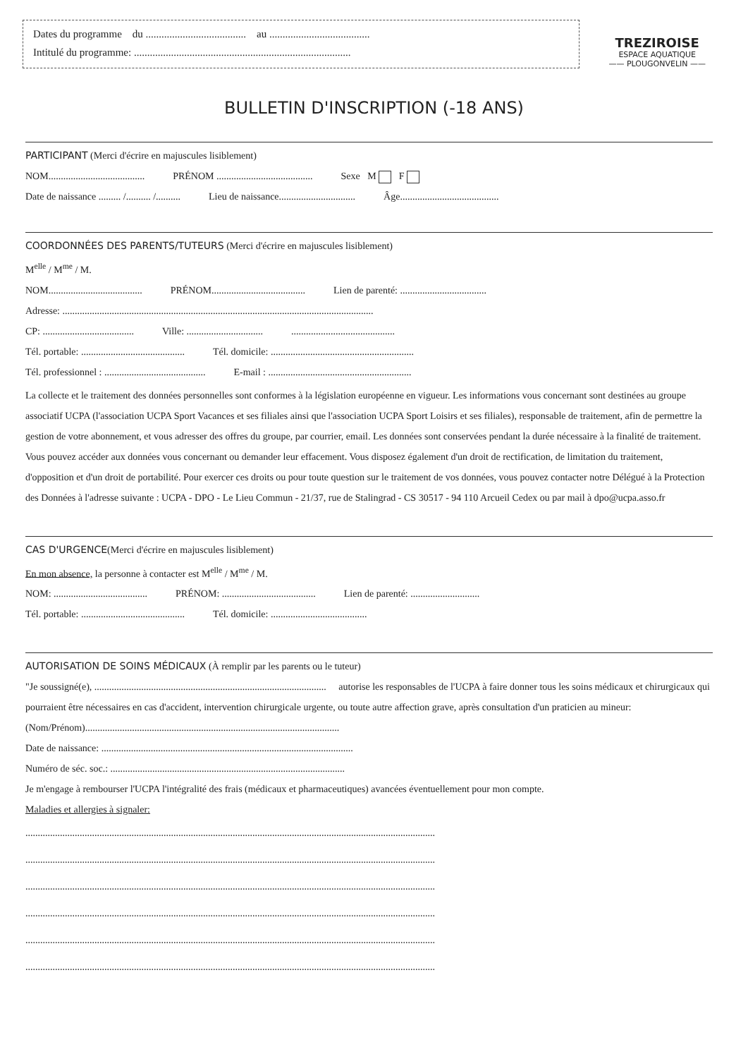Dates du programme du ...................................... au ......................................
Intitulé du programme: ..................................................................................
TREZIROISE
ESPACE AQUATIQUE
—— PLOUGONVELIN ——
BULLETIN D'INSCRIPTION (-18 ANS)
PARTICIPANT
(Merci d'écrire en majuscules lisiblement)
NOM....................................... PRÉNOM ....................................... Sexe M F
Date de naissance ......... /.......... /.......... Lieu de naissance............................... Âge........................................
COORDONNÉES DES PARENTS/TUTEURS
(Merci d'écrire en majuscules lisiblement)
M<sup>elle</sup> / M<sup>me</sup> / M.
NOM...................................... PRÉNOM...................................... Lien de parenté: ...................................
Adresse: ..............................................................................................................................
CP: ..................................... Ville: .........................................................................
Tél. portable: .......................................... Tél. domicile: ..........................................................
Tél. professionnel : ......................................... E-mail : ..........................................................
La collecte et le traitement des données personnelles sont conformes à la législation européenne en vigueur. Les informations vous concernant sont destinées au groupe associatif UCPA (l'association UCPA Sport Vacances et ses filiales ainsi que l'association UCPA Sport Loisirs et ses filiales), responsable de traitement, afin de permettre la gestion de votre abonnement, et vous adresser des offres du groupe, par courrier, email. Les données sont conservées pendant la durée nécessaire à la finalité de traitement. Vous pouvez accéder aux données vous concernant ou demander leur effacement. Vous disposez également d'un droit de rectification, de limitation du traitement, d'opposition et d'un droit de portabilité. Pour exercer ces droits ou pour toute question sur le traitement de vos données, vous pouvez contacter notre Délégué à la Protection des Données à l'adresse suivante : UCPA - DPO - Le Lieu Commun - 21/37, rue de Stalingrad - CS 30517 - 94 110 Arcueil Cedex ou par mail à dpo@ucpa.asso.fr
CAS D'URGENCE
(Merci d'écrire en majuscules lisiblement)
En mon absence, la personne à contacter est M<sup>elle</sup> / M<sup>me</sup> / M.
NOM: ...................................... PRÉNOM: ...................................... Lien de parenté: ............................
Tél. portable: .......................................... Tél. domicile: .......................................
AUTORISATION DE SOINS MÉDICAUX
(À remplir par les parents ou le tuteur)
"Je soussigné(e), .............................................................................................. autorise les responsables de l'UCPA à faire donner tous les soins médicaux et chirurgicaux qui pourraient être nécessaires en cas d'accident, intervention chirurgicale urgente, ou toute autre affection grave, après consultation d'un praticien au mineur:
(Nom/Prénom).......................................................................................................
Date de naissance: ......................................................................................................
Numéro de séc. soc.: ...............................................................................................
Je m'engage à rembourser l'UCPA l'intégralité des frais (médicaux et pharmaceutiques) avancées éventuellement pour mon compte.
Maladies et allergies à signaler:
......................................................................................................................................................................
......................................................................................................................................................................
......................................................................................................................................................................
......................................................................................................................................................................
......................................................................................................................................................................
......................................................................................................................................................................